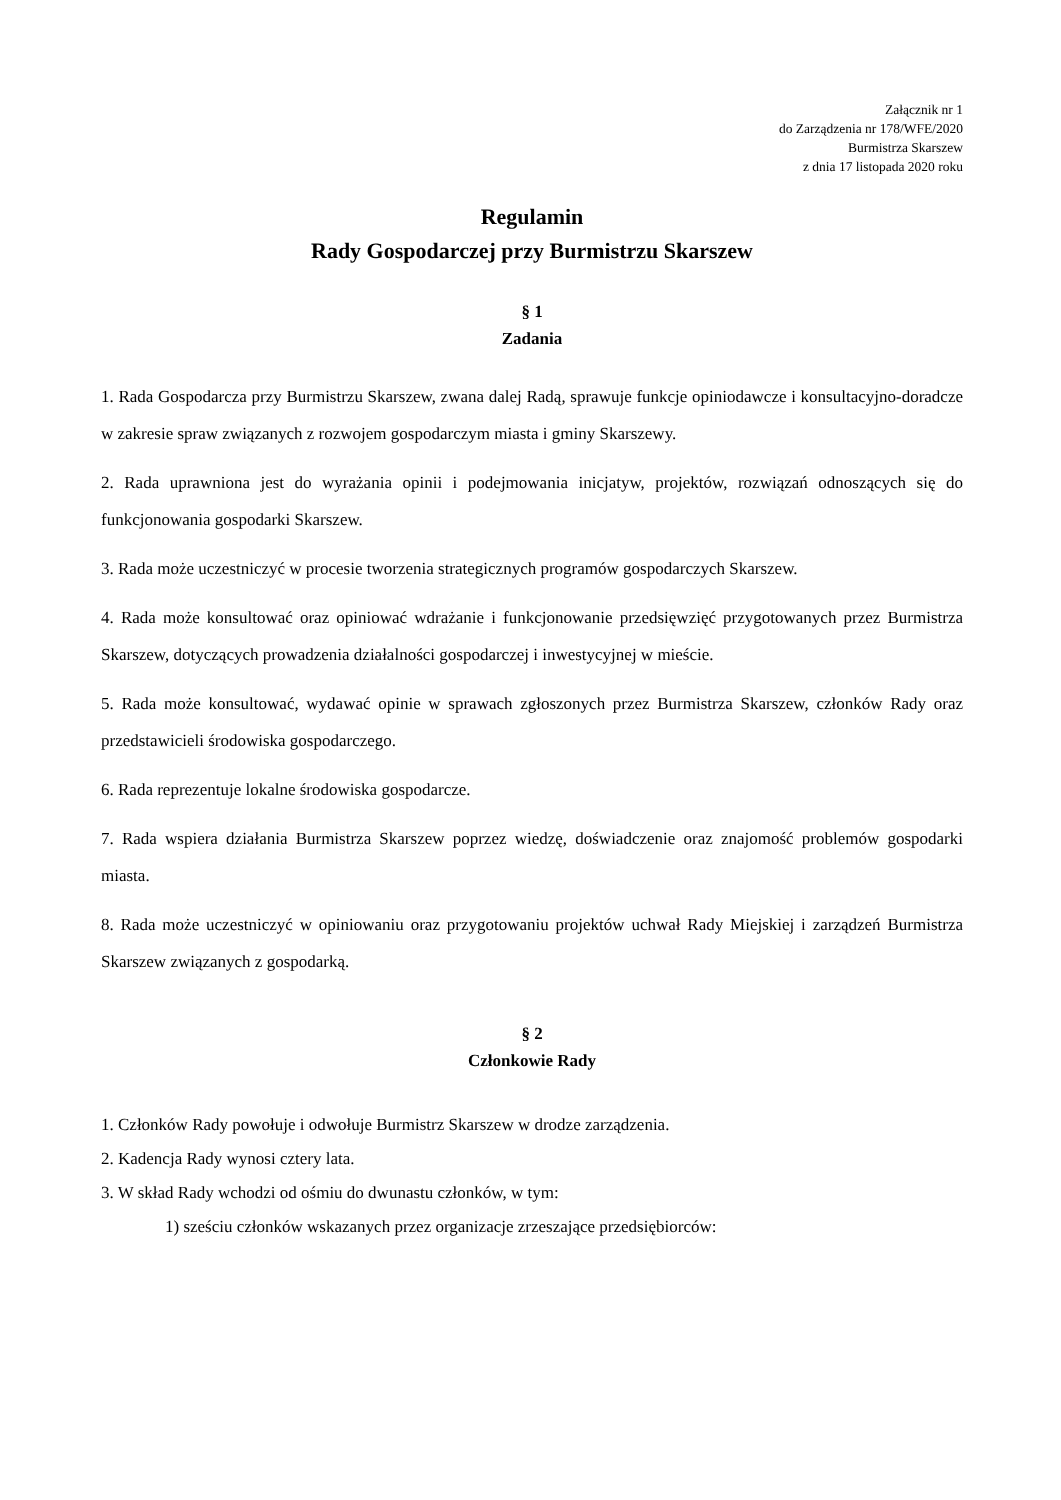Załącznik nr 1
do Zarządzenia nr 178/WFE/2020
Burmistrza Skarszew
z dnia 17 listopada 2020 roku
Regulamin
Rady Gospodarczej przy Burmistrzu Skarszew
§ 1
Zadania
1. Rada Gospodarcza przy Burmistrzu Skarszew, zwana dalej Radą, sprawuje funkcje opiniodawcze i konsultacyjno-doradcze w zakresie spraw związanych z rozwojem gospodarczym miasta i gminy Skarszewy.
2. Rada uprawniona jest do wyrażania opinii i podejmowania inicjatyw, projektów, rozwiązań odnoszących się do funkcjonowania gospodarki Skarszew.
3. Rada może uczestniczyć w procesie tworzenia strategicznych programów gospodarczych Skarszew.
4. Rada może konsultować oraz opiniować wdrażanie i funkcjonowanie przedsięwzięć przygotowanych przez Burmistrza Skarszew, dotyczących prowadzenia działalności gospodarczej i inwestycyjnej w mieście.
5. Rada może konsultować, wydawać opinie w sprawach zgłoszonych przez Burmistrza Skarszew, członków Rady oraz przedstawicieli środowiska gospodarczego.
6. Rada reprezentuje lokalne środowiska gospodarcze.
7. Rada wspiera działania Burmistrza Skarszew poprzez wiedzę, doświadczenie oraz znajomość problemów gospodarki miasta.
8. Rada może uczestniczyć w opiniowaniu oraz przygotowaniu projektów uchwał Rady Miejskiej i zarządzeń Burmistrza Skarszew związanych z gospodarką.
§ 2
Członkowie Rady
1. Członków Rady powołuje i odwołuje Burmistrz Skarszew w drodze zarządzenia.
2. Kadencja Rady wynosi cztery lata.
3. W skład Rady wchodzi od ośmiu do dwunastu członków, w tym:
1) sześciu członków wskazanych przez organizacje zrzeszające przedsiębiorców: